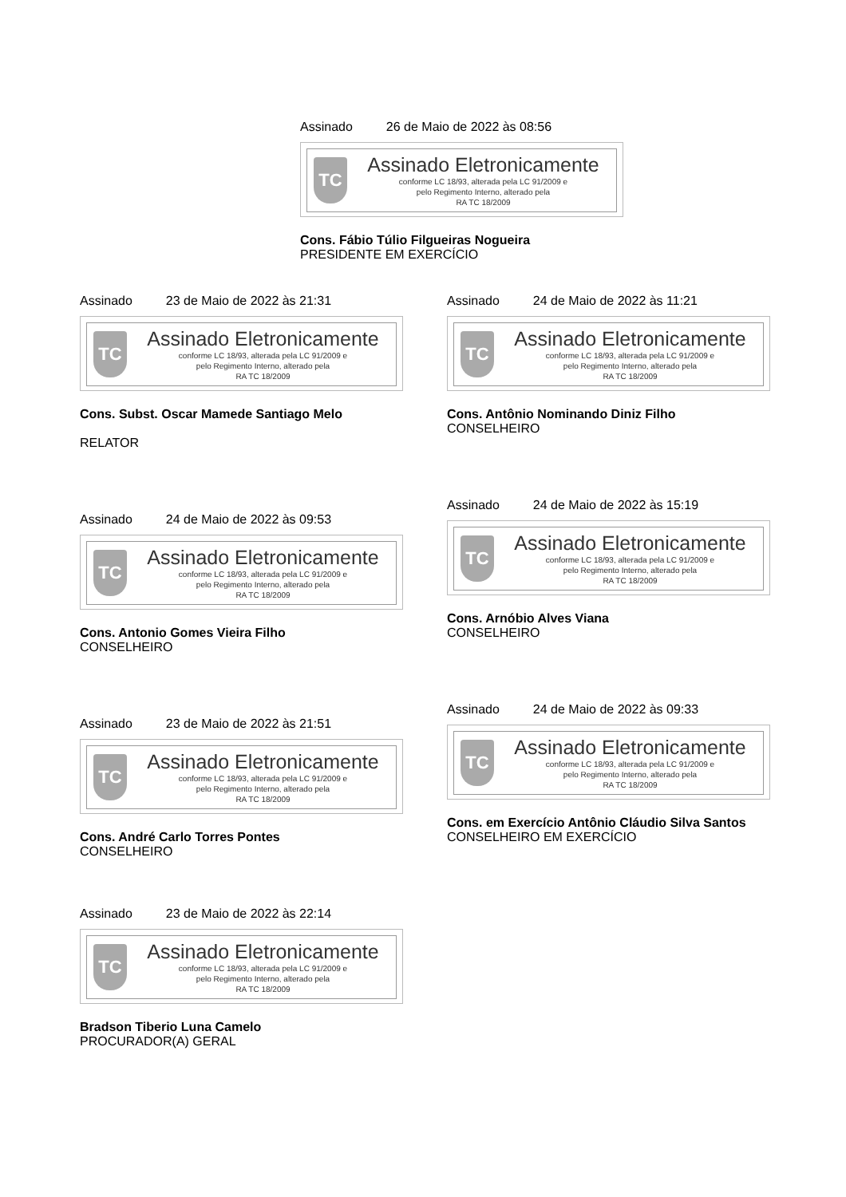Assinado 26 de Maio de 2022 às 08:56
TC
Assinado Eletronicamente
conforme LC 18/93, alterada pela LC 91/2009 e
pelo Regimento Interno, alterado pela
RA TC 18/2009
Cons. Fábio Túlio Filgueiras Nogueira
PRESIDENTE EM EXERCÍCIO
Assinado 23 de Maio de 2022 às 21:31
TC
Assinado Eletronicamente
conforme LC 18/93, alterada pela LC 91/2009 e
pelo Regimento Interno, alterado pela
RA TC 18/2009
Cons. Subst. Oscar Mamede Santiago Melo
RELATOR
Assinado 24 de Maio de 2022 às 11:21
TC
Assinado Eletronicamente
conforme LC 18/93, alterada pela LC 91/2009 e
pelo Regimento Interno, alterado pela
RA TC 18/2009
Cons. Antônio Nominando Diniz Filho
CONSELHEIRO
Assinado 24 de Maio de 2022 às 09:53
TC
Assinado Eletronicamente
conforme LC 18/93, alterada pela LC 91/2009 e
pelo Regimento Interno, alterado pela
RA TC 18/2009
Cons. Antonio Gomes Vieira Filho
CONSELHEIRO
Assinado 24 de Maio de 2022 às 15:19
TC
Assinado Eletronicamente
conforme LC 18/93, alterada pela LC 91/2009 e
pelo Regimento Interno, alterado pela
RA TC 18/2009
Cons. Arnóbio Alves Viana
CONSELHEIRO
Assinado 23 de Maio de 2022 às 21:51
TC
Assinado Eletronicamente
conforme LC 18/93, alterada pela LC 91/2009 e
pelo Regimento Interno, alterado pela
RA TC 18/2009
Cons. André Carlo Torres Pontes
CONSELHEIRO
Assinado 24 de Maio de 2022 às 09:33
TC
Assinado Eletronicamente
conforme LC 18/93, alterada pela LC 91/2009 e
pelo Regimento Interno, alterado pela
RA TC 18/2009
Cons. em Exercício Antônio Cláudio Silva Santos
CONSELHEIRO EM EXERCÍCIO
Assinado 23 de Maio de 2022 às 22:14
TC
Assinado Eletronicamente
conforme LC 18/93, alterada pela LC 91/2009 e
pelo Regimento Interno, alterado pela
RA TC 18/2009
Bradson Tiberio Luna Camelo
PROCURADOR(A) GERAL